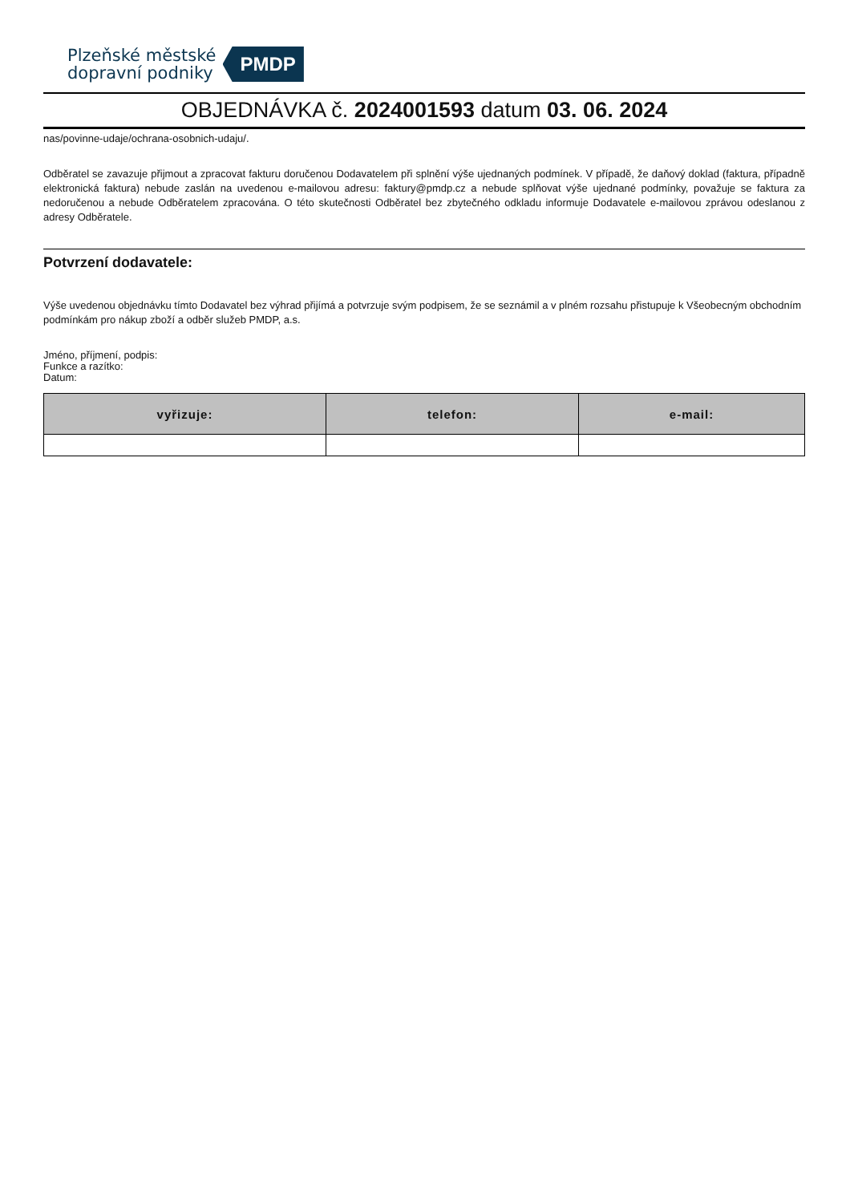Plzeňské městské
dopravní podniky
PMDP
OBJEDNÁVKA č. 2024001593 datum 03. 06. 2024
nas/povinne-udaje/ochrana-osobnich-udaju/.
Odběratel se zavazuje přijmout a zpracovat fakturu doručenou Dodavatelem při splnění výše ujednaných podmínek. V případě, že daňový doklad (faktura, případně elektronická faktura) nebude zaslán na uvedenou e-mailovou adresu: faktury@pmdp.cz a nebude splňovat výše ujednané podmínky, považuje se faktura za nedoručenou a nebude Odběratelem zpracována. O této skutečnosti Odběratel bez zbytečného odkladu informuje Dodavatele e-mailovou zprávou odeslanou z adresy Odběratele.
Potvrzení dodavatele:
Výše uvedenou objednávku tímto Dodavatel bez výhrad přijímá a potvrzuje svým podpisem, že se seznámil a v plném rozsahu přistupuje k Všeobecným obchodním podmínkám pro nákup zboží a odběr služeb PMDP, a.s.
Jméno, příjmení, podpis:
Funkce a razítko:
Datum:
| vyřizuje: | telefon: | e-mail: |
| --- | --- | --- |